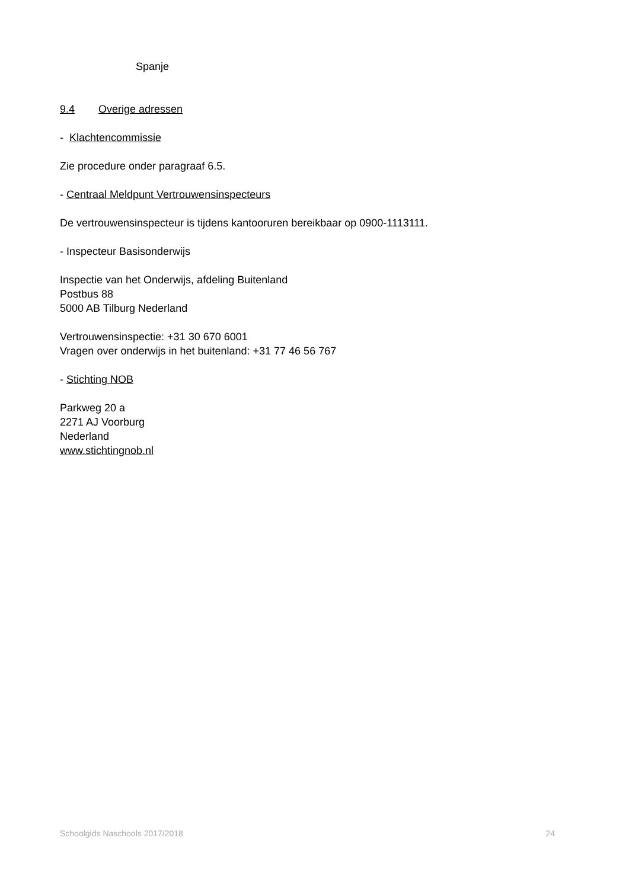Spanje
9.4 Overige adressen
- Klachtencommissie
Zie procedure onder paragraaf 6.5.
- Centraal Meldpunt Vertrouwensinspecteurs
De vertrouwensinspecteur is tijdens kantooruren bereikbaar op 0900-1113111.
- Inspecteur Basisonderwijs
Inspectie van het Onderwijs, afdeling Buitenland
Postbus 88
5000 AB Tilburg Nederland
Vertrouwensinspectie: +31 30 670 6001
Vragen over onderwijs in het buitenland: +31 77 46 56 767
- Stichting NOB
Parkweg 20 a
2271 AJ Voorburg
Nederland
www.stichtingnob.nl
Schoolgids Naschools 2017/2018 24